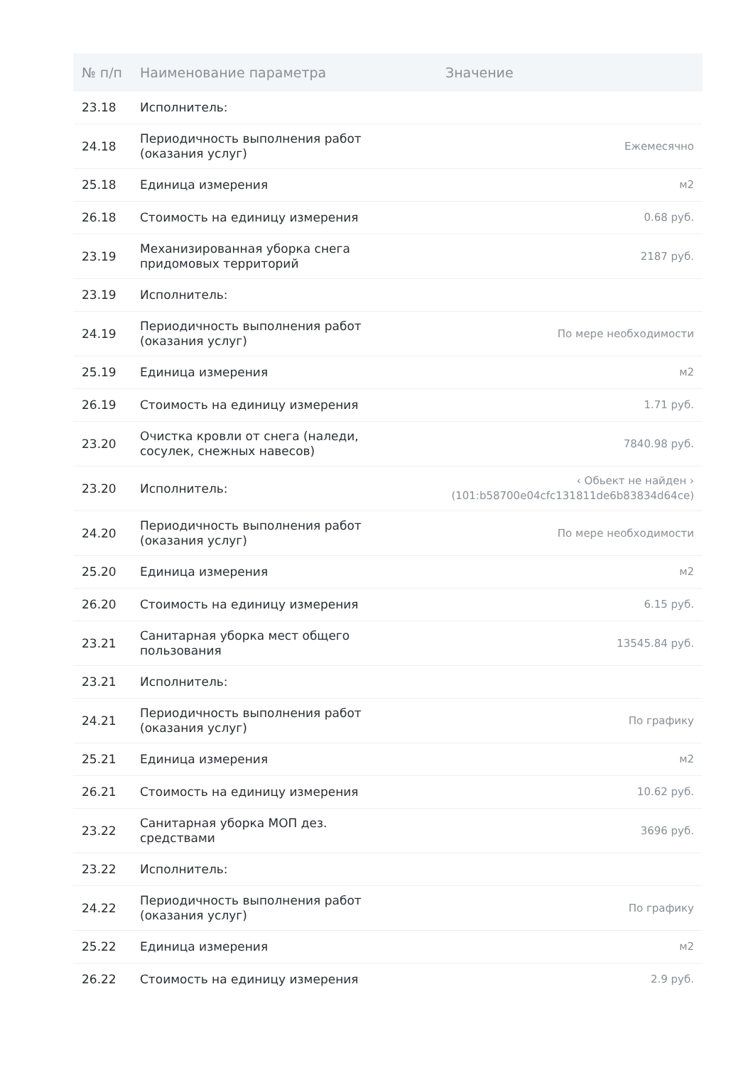| № п/п | Наименование параметра | Значение |
| --- | --- | --- |
| 23.18 | Исполнитель: | |
| 24.18 | Периодичность выполнения работ (оказания услуг) | Ежемесячно |
| 25.18 | Единица измерения | м2 |
| 26.18 | Стоимость на единицу измерения | 0.68 руб. |
| 23.19 | Механизированная уборка снега придомовых территорий | 2187 руб. |
| 23.19 | Исполнитель: | |
| 24.19 | Периодичность выполнения работ (оказания услуг) | По мере необходимости |
| 25.19 | Единица измерения | м2 |
| 26.19 | Стоимость на единицу измерения | 1.71 руб. |
| 23.20 | Очистка кровли от снега (наледи, сосулек, снежных навесов) | 7840.98 руб. |
| 23.20 | Исполнитель: | ‹ Обьект не найден › (101:b58700e04cfc131811de6b83834d64ce) |
| 24.20 | Периодичность выполнения работ (оказания услуг) | По мере необходимости |
| 25.20 | Единица измерения | м2 |
| 26.20 | Стоимость на единицу измерения | 6.15 руб. |
| 23.21 | Санитарная уборка мест общего пользования | 13545.84 руб. |
| 23.21 | Исполнитель: | |
| 24.21 | Периодичность выполнения работ (оказания услуг) | По графику |
| 25.21 | Единица измерения | м2 |
| 26.21 | Стоимость на единицу измерения | 10.62 руб. |
| 23.22 | Санитарная уборка МОП дез. средствами | 3696 руб. |
| 23.22 | Исполнитель: | |
| 24.22 | Периодичность выполнения работ (оказания услуг) | По графику |
| 25.22 | Единица измерения | м2 |
| 26.22 | Стоимость на единицу измерения | 2.9 руб. |